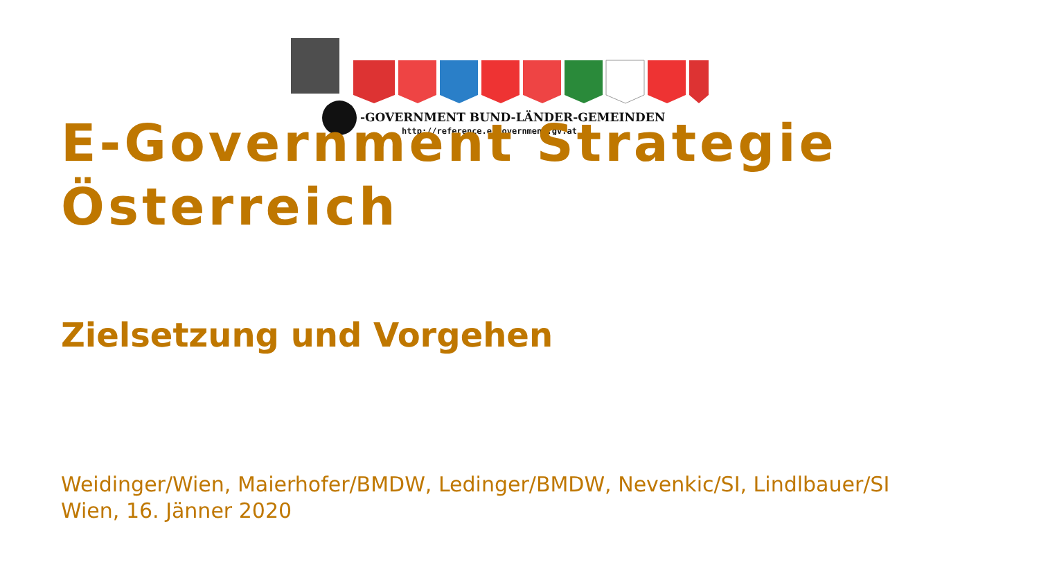-GOVERNMENT BUND-LÄNDER-GEMEINDEN
http://reference.e-government.gv.at
E-Government Strategie
Österreich
Zielsetzung und Vorgehen
Weidinger/Wien, Maierhofer/BMDW, Ledinger/BMDW, Nevenkic/SI, Lindlbauer/SI
Wien, 16. Jänner 2020